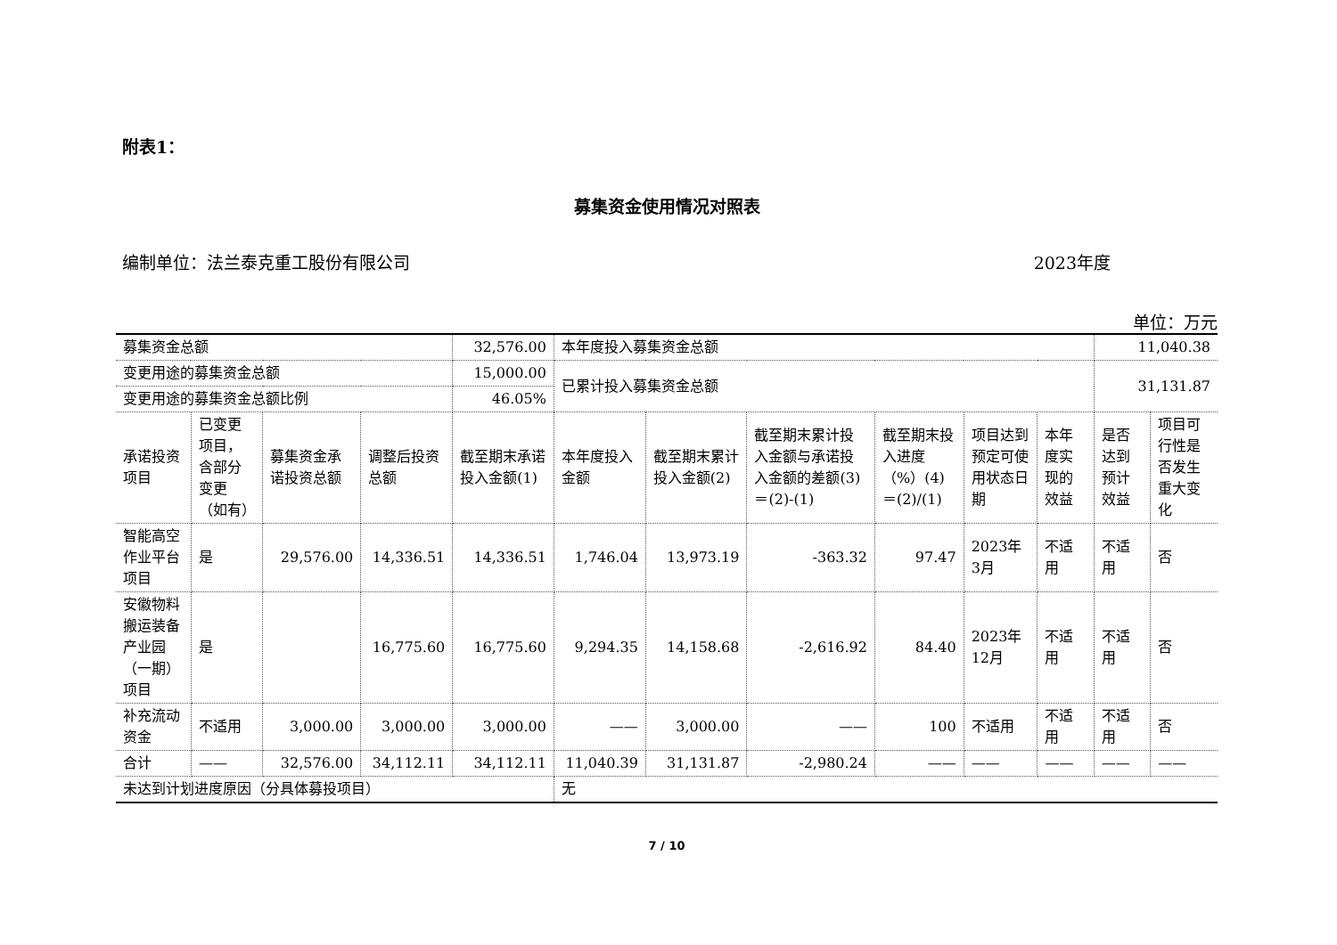附表1：
募集资金使用情况对照表
编制单位：法兰泰克重工股份有限公司 2023年度
单位：万元
| 募集资金总额 | | | | 32,576.00 | 本年度投入募集资金总额 | | | | | | 11,040.38 | |
| 变更用途的募集资金总额 | | | | 15,000.00 | 已累计投入募集资金总额 | | | | | | 31,131.87 | |
| 变更用途的募集资金总额比例 | | | | 46.05% | | | | | | | | |
| 承诺投资项目 | 已变更项目，含部分变更（如有） | 募集资金承诺投资总额 | 调整后投资总额 | 截至期末承诺投入金额(1) | 本年度投入金额 | 截至期末累计投入金额(2) | 截至期末累计投入金额与承诺投入金额的差额(3)＝(2)-(1) | 截至期末投入进度（%）(4)＝(2)/(1) | 项目达到预定可使用状态日期 | 本年度实现的效益 | 是否达到预计效益 | 项目可行性是否发生重大变化 |
| 智能高空作业平台项目 | 是 | 29,576.00 | 14,336.51 | 14,336.51 | 1,746.04 | 13,973.19 | -363.32 | 97.47 | 2023年3月 | 不适用 | 不适用 | 否 |
| 安徽物料搬运装备产业园（一期）项目 | 是 | | 16,775.60 | 16,775.60 | 9,294.35 | 14,158.68 | -2,616.92 | 84.40 | 2023年12月 | 不适用 | 不适用 | 否 |
| 补充流动资金 | 不适用 | 3,000.00 | 3,000.00 | 3,000.00 | —— | 3,000.00 | —— | 100 | 不适用 | 不适用 | 不适用 | 否 |
| 合计 | —— | 32,576.00 | 34,112.11 | 34,112.11 | 11,040.39 | 31,131.87 | -2,980.24 | —— | —— | —— | —— | —— |
| 未达到计划进度原因（分具体募投项目） | | | | | 无 | | | | | | | |
7 / 10